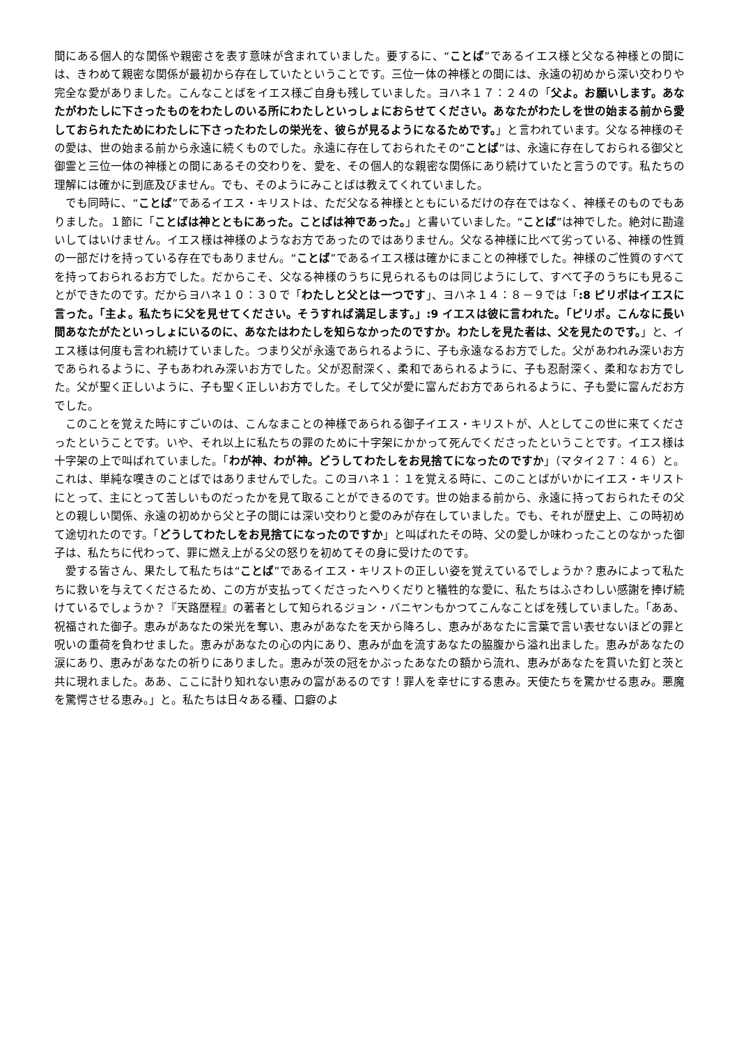間にある個人的な関係や親密さを表す意味が含まれていました。要するに、“ことば”であるイエス様と父なる神様との間には、きわめて親密な関係が最初から存在していたということです。三位一体の神様との間には、永遠の初めから深い交わりや完全な愛がありました。こんなことばをイエス様ご自身も残していました。ヨハネ１７：２４の「父よ。お願いします。あなたがわたしに下さったものをわたしのいる所にわたしといっしょにおらせてください。あなたがわたしを世の始まる前から愛しておられたためにわたしに下さったわたしの栄光を、彼らが見るようになるためです。」と言われています。父なる神様のその愛は、世の始まる前から永遠に続くものでした。永遠に存在しておられたその“ことば”は、永遠に存在しておられる御父と御霊と三位一体の神様との間にあるその交わりを、愛を、その個人的な親密な関係にあり続けていたと言うのです。私たちの理解には確かに到底及びません。でも、そのようにみことばは教えてくれていました。
でも同時に、“ことば”であるイエス・キリストは、ただ父なる神様とともにいるだけの存在ではなく、神様そのものでもありました。１節に「ことばは神とともにあった。ことばは神であった。」と書いていました。“ことば”は神でした。絶対に勘違いしてはいけません。イエス様は神様のようなお方であったのではありません。父なる神様に比べて劣っている、神様の性質の一部だけを持っている存在でもありません。“ことば”であるイエス様は確かにまことの神様でした。神様のご性質のすべてを持っておられるお方でした。だからこそ、父なる神様のうちに見られるものは同じようにして、すべて子のうちにも見ることができたのです。だからヨハネ１０：３０で「わたしと父とは一つです」、ヨハネ１４：８－９では「:8 ピリポはイエスに言った。「主よ。私たちに父を見せてください。そうすれば満足します。」:9 イエスは彼に言われた。「ピリポ。こんなに長い間あなたがたといっしょにいるのに、あなたはわたしを知らなかったのですか。わたしを見た者は、父を見たのです。」と、イエス様は何度も言われ続けていました。つまり父が永遠であられるように、子も永遠なるお方でした。父があわれみ深いお方であられるように、子もあわれみ深いお方でした。父が忍耐深く、柔和であられるように、子も忍耐深く、柔和なお方でした。父が聖く正しいように、子も聖く正しいお方でした。そして父が愛に富んだお方であられるように、子も愛に富んだお方でした。
このことを覚えた時にすごいのは、こんなまことの神様であられる御子イエス・キリストが、人としてこの世に来てくださったということです。いや、それ以上に私たちの罪のために十字架にかかって死んでくださったということです。イエス様は十字架の上で叫ばれていました。「わが神、わが神。どうしてわたしをお見捨てになったのですか」（マタイ２７：４６）と。これは、単純な嘆きのことばではありませんでした。このヨハネ１：１を覚える時に、このことばがいかにイエス・キリストにとって、主にとって苦しいものだったかを見て取ることができるのです。世の始まる前から、永遠に持っておられたその父との親しい関係、永遠の初めから父と子の間には深い交わりと愛のみが存在していました。でも、それが歴史上、この時初めて途切れたのです。「どうしてわたしをお見捨てになったのですか」と叫ばれたその時、父の愛しか味わったことのなかった御子は、私たちに代わって、罪に燃え上がる父の怒りを初めてその身に受けたのです。
愛する皆さん、果たして私たちは“ことば”であるイエス・キリストの正しい姿を覚えているでしょうか？恵みによって私たちに救いを与えてくださるため、この方が支払ってくださったへりくだりと犠牲的な愛に、私たちはふさわしい感謝を捧げ続けているでしょうか？『天路歴程』の著者として知られるジョン・バニヤンもかつてこんなことばを残していました。「ああ、祝福された御子。恵みがあなたの栄光を奪い、恵みがあなたを天から降ろし、恵みがあなたに言葉で言い表せないほどの罪と呪いの重荷を負わせました。恵みがあなたの心の内にあり、恵みが血を流すあなたの脇腹から溢れ出ました。恵みがあなたの涙にあり、恵みがあなたの祈りにありました。恵みが茨の冠をかぶったあなたの額から流れ、恵みがあなたを貫いた釘と茨と共に現れました。ああ、ここに計り知れない恵みの富があるのです！罪人を幸せにする恵み。天使たちを驚かせる恵み。悪魔を驚愕させる恵み。」と。私たちは日々ある種、口癖のよ